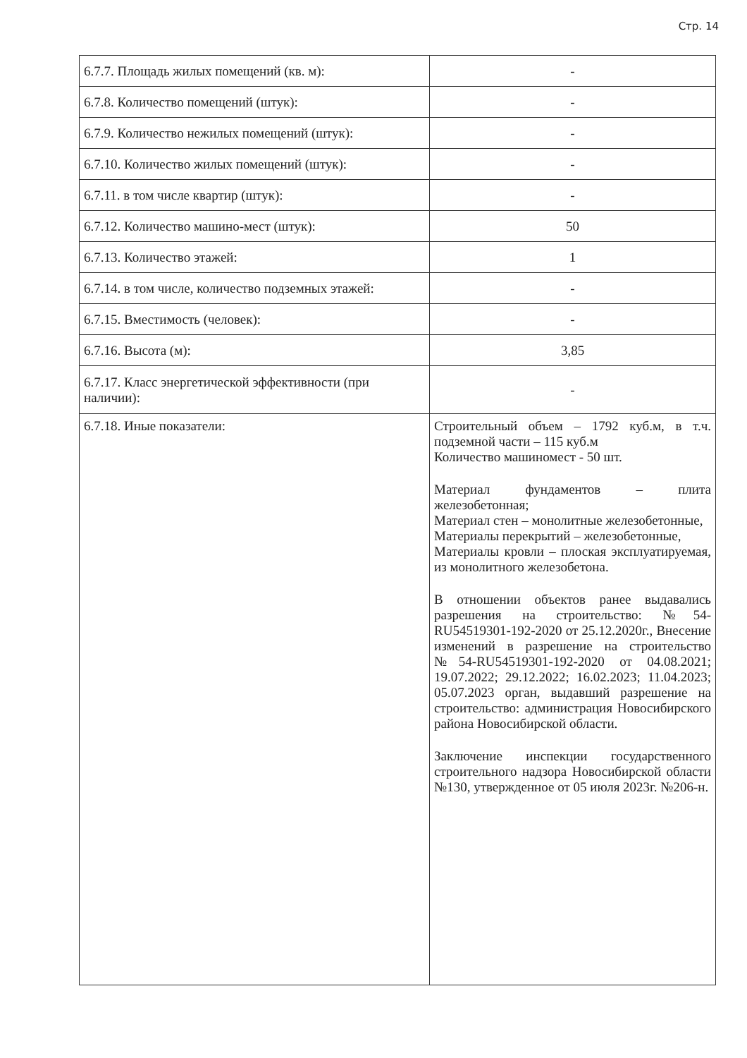Стр. 14
| 6.7.7. Площадь жилых помещений (кв. м): | - |
| 6.7.8. Количество помещений (штук): | - |
| 6.7.9. Количество нежилых помещений (штук): | - |
| 6.7.10. Количество жилых помещений (штук): | - |
| 6.7.11. в том числе квартир (штук): | - |
| 6.7.12. Количество машино-мест (штук): | 50 |
| 6.7.13. Количество этажей: | 1 |
| 6.7.14. в том числе, количество подземных этажей: | - |
| 6.7.15. Вместимость (человек): | - |
| 6.7.16. Высота (м): | 3,85 |
| 6.7.17. Класс энергетической эффективности (при наличии): | - |
| 6.7.18. Иные показатели: | Строительный объем – 1792 куб.м, в т.ч. подземной части – 115 куб.м Количество машиномест - 50 шт. Материал фундаментов – плита железобетонная; Материал стен – монолитные железобетонные, Материалы перекрытий – железобетонные, Материалы кровли – плоская эксплуатируемая, из монолитного железобетона. В отношении объектов ранее выдавались разрешения на строительство: №54-RU54519301-192-2020 от 25.12.2020г., Внесение изменений в разрешение на строительство №54-RU54519301-192-2020 от 04.08.2021; 19.07.2022; 29.12.2022; 16.02.2023; 11.04.2023; 05.07.2023 орган, выдавший разрешение на строительство: администрация Новосибирского района Новосибирской области. Заключение инспекции государственного строительного надзора Новосибирской области №130, утвержденное от 05 июля 2023г. №206-н. |